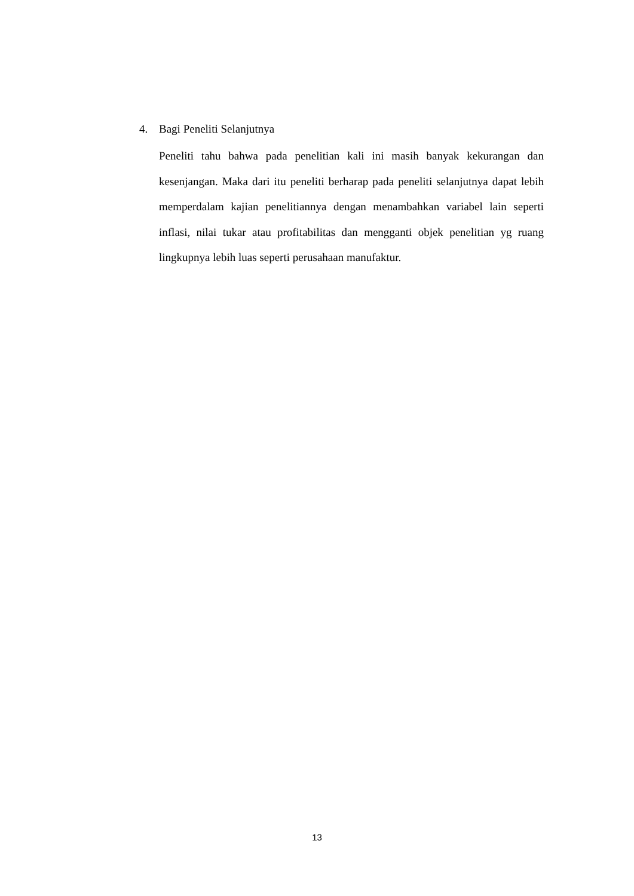4. Bagi Peneliti Selanjutnya
Peneliti tahu bahwa pada penelitian kali ini masih banyak kekurangan dan kesenjangan. Maka dari itu peneliti berharap pada peneliti selanjutnya dapat lebih memperdalam kajian penelitiannya dengan menambahkan variabel lain seperti inflasi, nilai tukar atau profitabilitas dan mengganti objek penelitian yg ruang lingkupnya lebih luas seperti perusahaan manufaktur.
13